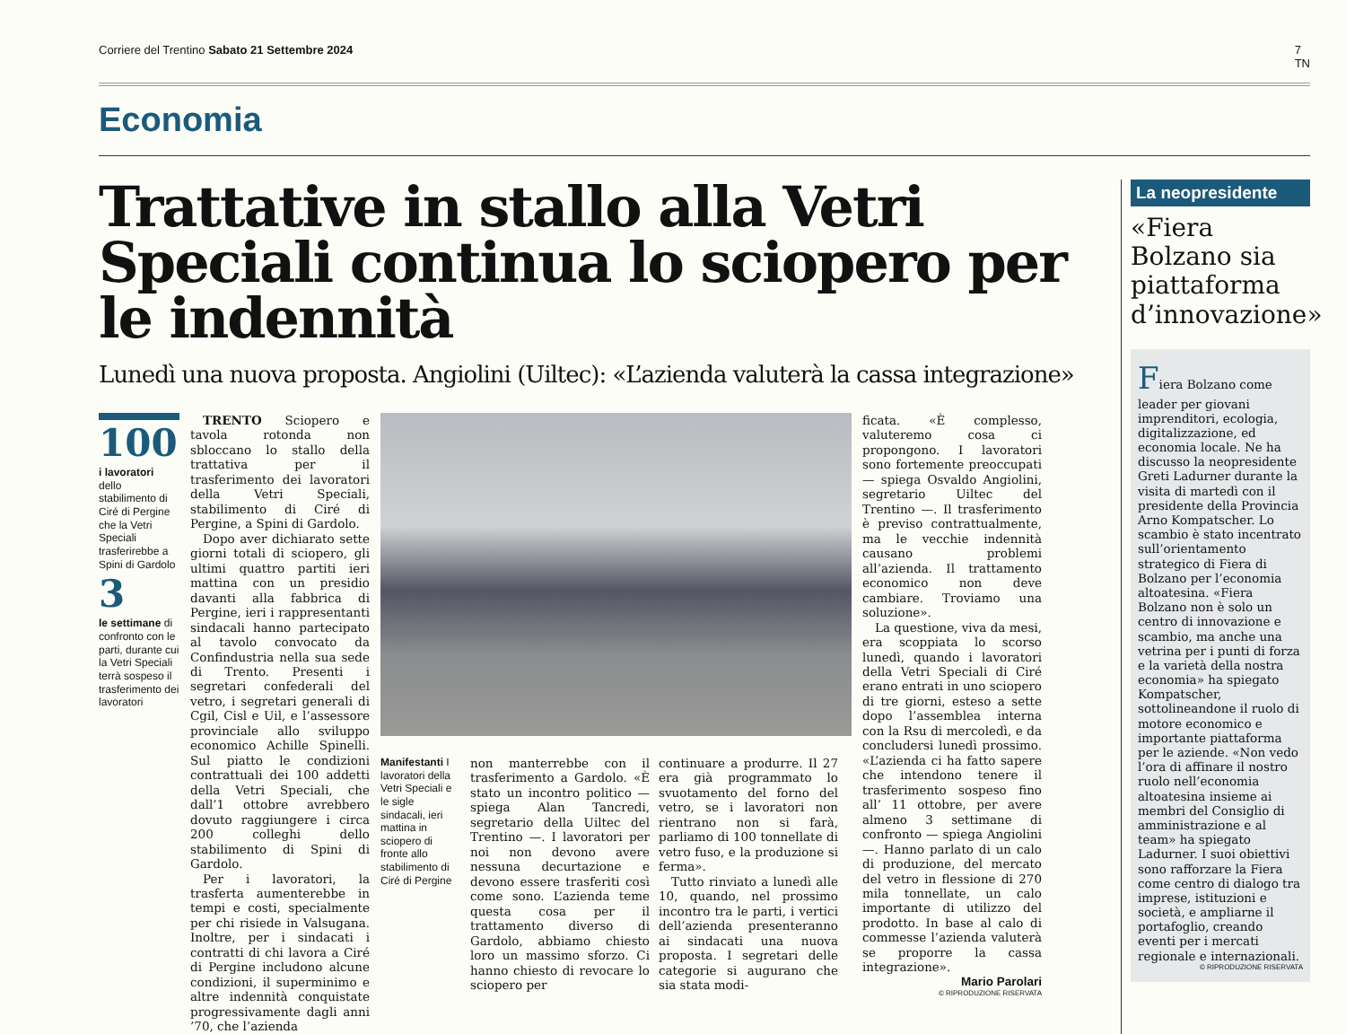Corriere del Trentino Sabato 21 Settembre 2024 7
TN
Economia
Trattative in stallo alla Vetri Speciali continua lo sciopero per le indennità
Lunedì una nuova proposta. Angiolini (Uiltec): «L’azienda valuterà la cassa integrazione»
100
i lavoratori dello stabilimento di Ciré di Pergine che la Vetri Speciali trasferirebbe a Spini di Gardolo
3
le settimane di confronto con le parti, durante cui la Vetri Speciali terrà sospeso il trasferimento dei lavoratori
TRENTO Sciopero e tavola rotonda non sbloccano lo stallo della trattativa per il trasferimento dei lavoratori della Vetri Speciali, stabilimento di Ciré di Pergine, a Spini di Gardolo.
Dopo aver dichiarato sette giorni totali di sciopero, gli ultimi quattro partiti ieri mattina con un presidio davanti alla fabbrica di Pergine, ieri i rappresentanti sindacali hanno partecipato al tavolo convocato da Confindustria nella sua sede di Trento. Presenti i segretari confederali del vetro, i segretari generali di Cgil, Cisl e Uil, e l’assessore provinciale allo sviluppo economico Achille Spinelli. Sul piatto le condizioni contrattuali dei 100 addetti della Vetri Speciali, che dall’1 ottobre avrebbero dovuto raggiungere i circa 200 colleghi dello stabilimento di Spini di Gardolo.
Per i lavoratori, la trasferta aumenterebbe in tempi e costi, specialmente per chi risiede in Valsugana. Inoltre, per i sindacati i contratti di chi lavora a Ciré di Pergine includono alcune condizioni, il superminimo e altre indennità conquistate progressivamente dagli anni ’70, che l’azienda
Manifestanti I lavoratori della Vetri Speciali e le sigle sindacali, ieri mattina in sciopero di fronte allo stabilimento di Ciré di Pergine
non manterrebbe con il trasferimento a Gardolo. «È stato un incontro politico — spiega Alan Tancredi, segretario della Uiltec del Trentino —. I lavoratori per noi non devono avere nessuna decurtazione e devono essere trasferiti così come sono. L’azienda teme questa cosa per il trattamento diverso di Gardolo, abbiamo chiesto loro un massimo sforzo. Ci hanno chiesto di revocare lo sciopero per
continuare a produrre. Il 27 era già programmato lo svuotamento del forno del vetro, se i lavoratori non rientrano non si farà, parliamo di 100 tonnellate di vetro fuso, e la produzione si ferma».
Tutto rinviato a lunedì alle 10, quando, nel prossimo incontro tra le parti, i vertici dell’azienda presenteranno ai sindacati una nuova proposta. I segretari delle categorie si augurano che sia stata modi-
ficata. «È complesso, valuteremo cosa ci propongono. I lavoratori sono fortemente preoccupati — spiega Osvaldo Angiolini, segretario Uiltec del Trentino —. Il trasferimento è previso contrattualmente, ma le vecchie indennità causano problemi all’azienda. Il trattamento economico non deve cambiare. Troviamo una soluzione».
La questione, viva da mesi, era scoppiata lo scorso lunedì, quando i lavoratori della Vetri Speciali di Ciré erano entrati in uno sciopero di tre giorni, esteso a sette dopo l’assemblea interna con la Rsu di mercoledì, e da concludersi lunedì prossimo. «L’azienda ci ha fatto sapere che intendono tenere il trasferimento sospeso fino all’ 11 ottobre, per avere almeno 3 settimane di confronto — spiega Angiolini —. Hanno parlato di un calo di produzione, del mercato del vetro in flessione di 270 mila tonnellate, un calo importante di utilizzo del prodotto. In base al calo di commesse l’azienda valuterà se proporre la cassa integrazione».
Mario Parolari
© RIPRODUZIONE RISERVATA
La neopresidente
«Fiera Bolzano sia piattaforma d’innovazione»
Fiera Bolzano come leader per giovani imprenditori, ecologia, digitalizzazione, ed economia locale. Ne ha discusso la neopresidente Greti Ladurner durante la visita di martedì con il presidente della Provincia Arno Kompatscher. Lo scambio è stato incentrato sull’orientamento strategico di Fiera di Bolzano per l’economia altoatesina. «Fiera Bolzano non è solo un centro di innovazione e scambio, ma anche una vetrina per i punti di forza e la varietà della nostra economia» ha spiegato Kompatscher, sottolineandone il ruolo di motore economico e importante piattaforma per le aziende. «Non vedo l’ora di affinare il nostro ruolo nell’economia altoatesina insieme ai membri del Consiglio di amministrazione e al team» ha spiegato Ladurner. I suoi obiettivi sono rafforzare la Fiera come centro di dialogo tra imprese, istituzioni e società, e ampliarne il portafoglio, creando eventi per i mercati regionale e internazionali.
© RIPRODUZIONE RISERVATA